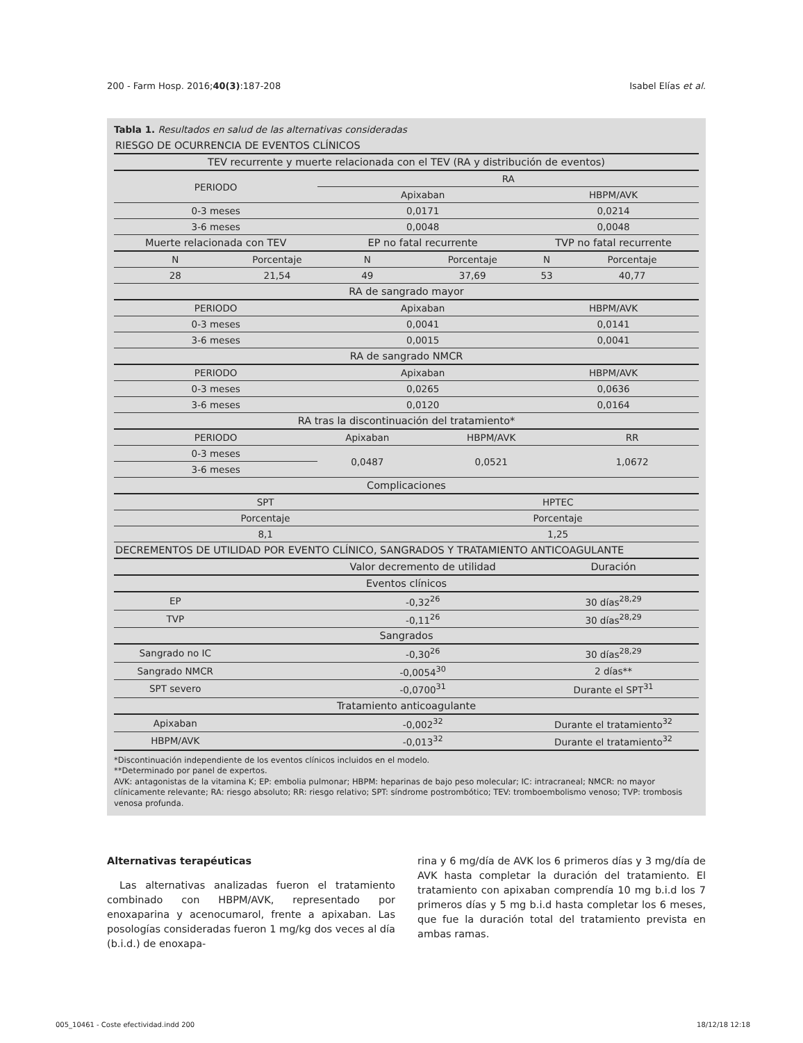200 - Farm Hosp. 2016;40(3):187-208 Isabel Elías et al.
Tabla 1. Resultados en salud de las alternativas consideradas
| RIESGO DE OCURRENCIA DE EVENTOS CLÍNICOS | | | | | |
| TEV recurrente y muerte relacionada con el TEV (RA y distribución de eventos) | | | | | |
| PERIODO | | RA | | | |
| | | Apixaban | | HBPM/AVK | |
| 0-3 meses | | 0,0171 | | 0,0214 | |
| 3-6 meses | | 0,0048 | | 0,0048 | |
| Muerte relacionada con TEV | | EP no fatal recurrente | | TVP no fatal recurrente | |
| N | Porcentaje | N | Porcentaje | N | Porcentaje |
| 28 | 21,54 | 49 | 37,69 | 53 | 40,77 |
| RA de sangrado mayor | | | | | |
| PERIODO | | Apixaban | | HBPM/AVK | |
| 0-3 meses | | 0,0041 | | 0,0141 | |
| 3-6 meses | | 0,0015 | | 0,0041 | |
| RA de sangrado NMCR | | | | | |
| PERIODO | | Apixaban | | HBPM/AVK | |
| 0-3 meses | | 0,0265 | | 0,0636 | |
| 3-6 meses | | 0,0120 | | 0,0164 | |
| RA tras la discontinuación del tratamiento* | | | | | |
| PERIODO | | Apixaban | HBPM/AVK | | RR |
| 0-3 meses | | 0,0487 | 0,0521 | | 1,0672 |
| 3-6 meses | | | | | |
| Complicaciones | | | | | |
| SPT | | | HPTEC | | |
| Porcentaje | | | Porcentaje | | |
| 8,1 | | | 1,25 | | |
| DECREMENTOS DE UTILIDAD POR EVENTO CLÍNICO, SANGRADOS Y TRATAMIENTO ANTICOAGULANTE | | | | | |
| | | Valor decremento de utilidad | | Duración | |
| Eventos clínicos | | | | | |
| EP | | -0,32<sup>26</sup> | | 30 días<sup>28,29</sup> | |
| TVP | | -0,11<sup>26</sup> | | 30 días<sup>28,29</sup> | |
| Sangrados | | | | | |
| Sangrado no IC | | -0,30<sup>26</sup> | | 30 días<sup>28,29</sup> | |
| Sangrado NMCR | | -0,0054<sup>30</sup> | | 2 días** | |
| SPT severo | | -0,0700<sup>31</sup> | | Durante el SPT<sup>31</sup> | |
| Tratamiento anticoagulante | | | | | |
| Apixaban | | -0,002<sup>32</sup> | | Durante el tratamiento<sup>32</sup> | |
| HBPM/AVK | | -0,013<sup>32</sup> | | Durante el tratamiento<sup>32</sup> | |
*Discontinuación independiente de los eventos clínicos incluidos en el modelo.
**Determinado por panel de expertos.
AVK: antagonistas de la vitamina K; EP: embolia pulmonar; HBPM: heparinas de bajo peso molecular; IC: intracraneal; NMCR: no mayor clínicamente relevante; RA: riesgo absoluto; RR: riesgo relativo; SPT: síndrome postrombótico; TEV: tromboembolismo venoso; TVP: trombosis venosa profunda.
Alternativas terapéuticas
Las alternativas analizadas fueron el tratamiento combinado con HBPM/AVK, representado por enoxaparina y acenocumarol, frente a apixaban. Las posologías consideradas fueron 1 mg/kg dos veces al día (b.i.d.) de enoxapa-
rina y 6 mg/día de AVK los 6 primeros días y 3 mg/día de AVK hasta completar la duración del tratamiento. El tratamiento con apixaban comprendía 10 mg b.i.d los 7 primeros días y 5 mg b.i.d hasta completar los 6 meses, que fue la duración total del tratamiento prevista en ambas ramas.
005_10461 - Coste efectividad.indd 200 18/12/18 12:18